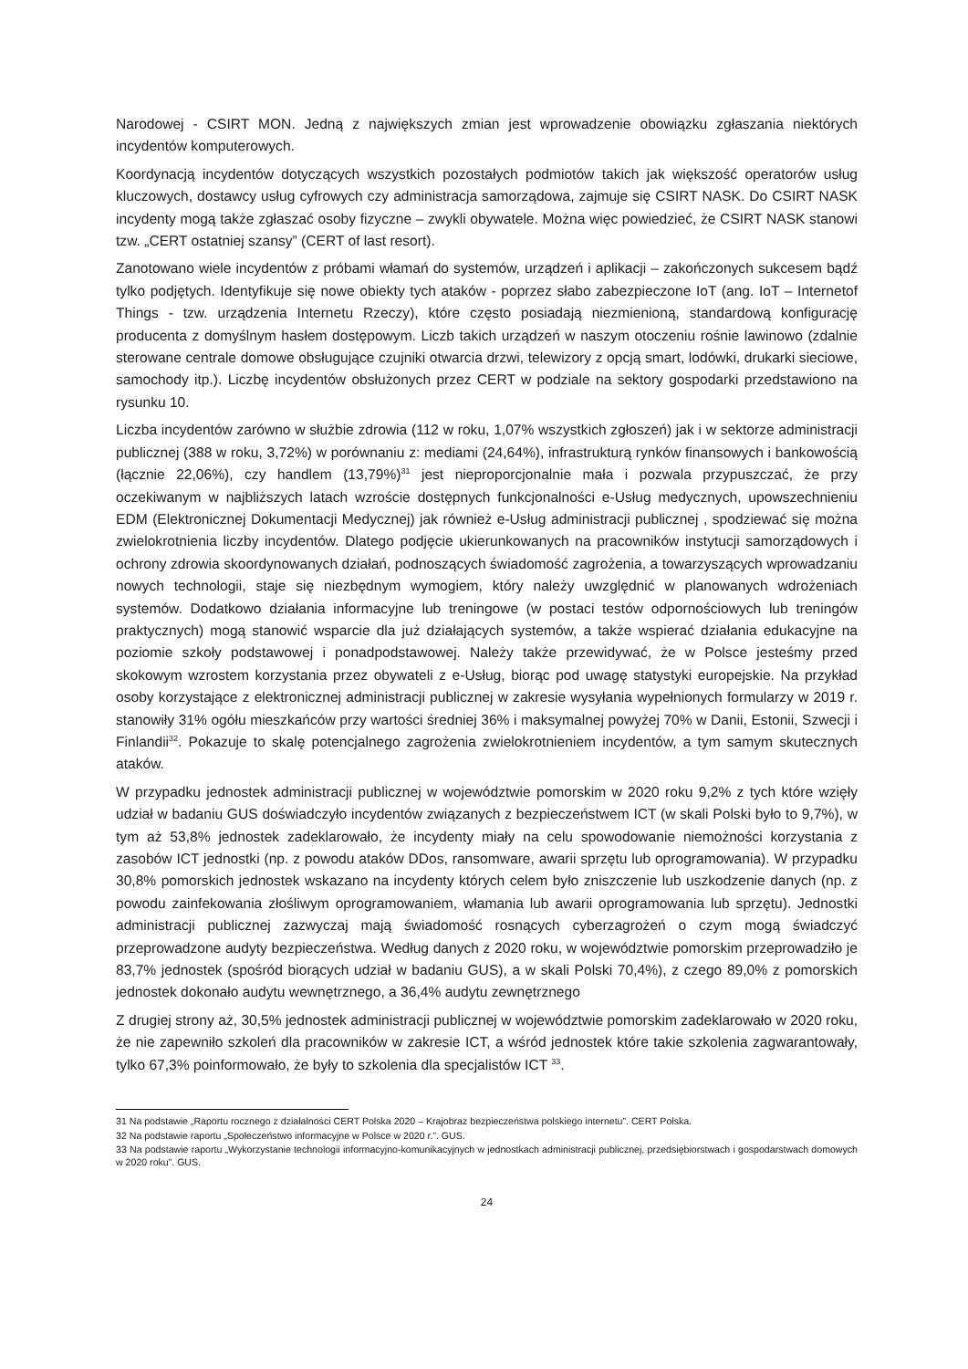Narodowej - CSIRT MON. Jedną z największych zmian jest wprowadzenie obowiązku zgłaszania niektórych incydentów komputerowych.
Koordynacją incydentów dotyczących wszystkich pozostałych podmiotów takich jak większość operatorów usług kluczowych, dostawcy usług cyfrowych czy administracja samorządowa, zajmuje się CSIRT NASK. Do CSIRT NASK incydenty mogą także zgłaszać osoby fizyczne – zwykli obywatele. Można więc powiedzieć, że CSIRT NASK stanowi tzw. „CERT ostatniej szansy” (CERT of last resort).
Zanotowano wiele incydentów z próbami włamań do systemów, urządzeń i aplikacji – zakończonych sukcesem bądź tylko podjętych. Identyfikuje się nowe obiekty tych ataków - poprzez słabo zabezpieczone IoT (ang. IoT – Internetof Things - tzw. urządzenia Internetu Rzeczy), które często posiadają niezmienioną, standardową konfigurację producenta z domyślnym hasłem dostępowym. Liczb takich urządzeń w naszym otoczeniu rośnie lawinowo (zdalnie sterowane centrale domowe obsługujące czujniki otwarcia drzwi, telewizory z opcją smart, lodówki, drukarki sieciowe, samochody itp.). Liczbę incydentów obsłużonych przez CERT w podziale na sektory gospodarki przedstawiono na rysunku 10.
Liczba incydentów zarówno w służbie zdrowia (112 w roku, 1,07% wszystkich zgłoszeń) jak i w sektorze administracji publicznej (388 w roku, 3,72%) w porównaniu z: mediami (24,64%), infrastrukturą rynków finansowych i bankowością (łącznie 22,06%), czy handlem (13,79%)<sup>31</sup> jest nieproporcjonalnie mała i pozwala przypuszczać, że przy oczekiwanym w najbliższych latach wzroście dostępnych funkcjonalności e-Usług medycznych, upowszechnieniu EDM (Elektronicznej Dokumentacji Medycznej) jak również e-Usług administracji publicznej , spodziewać się można zwielokrotnienia liczby incydentów. Dlatego podjęcie ukierunkowanych na pracowników instytucji samorządowych i ochrony zdrowia skoordynowanych działań, podnoszących świadomość zagrożenia, a towarzyszących wprowadzaniu nowych technologii, staje się niezbędnym wymogiem, który należy uwzględnić w planowanych wdrożeniach systemów. Dodatkowo działania informacyjne lub treningowe (w postaci testów odpornościowych lub treningów praktycznych) mogą stanowić wsparcie dla już działających systemów, a także wspierać działania edukacyjne na poziomie szkoły podstawowej i ponadpodstawowej. Należy także przewidywać, że w Polsce jesteśmy przed skokowym wzrostem korzystania przez obywateli z e-Usług, biorąc pod uwagę statystyki europejskie. Na przykład osoby korzystające z elektronicznej administracji publicznej w zakresie wysyłania wypełnionych formularzy w 2019 r. stanowiły 31% ogółu mieszkańców przy wartości średniej 36% i maksymalnej powyżej 70% w Danii, Estonii, Szwecji i Finlandii<sup>32</sup>. Pokazuje to skalę potencjalnego zagrożenia zwielokrotnieniem incydentów, a tym samym skutecznych ataków.
W przypadku jednostek administracji publicznej w województwie pomorskim w 2020 roku 9,2% z tych które wzięły udział w badaniu GUS doświadczyło incydentów związanych z bezpieczeństwem ICT (w skali Polski było to 9,7%), w tym aż 53,8% jednostek zadeklarowało, że incydenty miały na celu spowodowanie niemożności korzystania z zasobów ICT jednostki (np. z powodu ataków DDos, ransomware, awarii sprzętu lub oprogramowania). W przypadku 30,8% pomorskich jednostek wskazano na incydenty których celem było zniszczenie lub uszkodzenie danych (np. z powodu zainfekowania złośliwym oprogramowaniem, włamania lub awarii oprogramowania lub sprzętu). Jednostki administracji publicznej zazwyczaj mają świadomość rosnących cyberzagrożeń o czym mogą świadczyć przeprowadzone audyty bezpieczeństwa. Według danych z 2020 roku, w województwie pomorskim przeprowadziło je 83,7% jednostek (spośród biorących udział w badaniu GUS), a w skali Polski 70,4%), z czego 89,0% z pomorskich jednostek dokonało audytu wewnętrznego, a 36,4% audytu zewnętrznego
Z drugiej strony aż, 30,5% jednostek administracji publicznej w województwie pomorskim zadeklarowało w 2020 roku, że nie zapewniło szkoleń dla pracowników w zakresie ICT, a wśród jednostek które takie szkolenia zagwarantowały, tylko 67,3% poinformowało, że były to szkolenia dla specjalistów ICT <sup>33</sup>.
31 Na podstawie „Raportu rocznego z działalności CERT Polska 2020 – Krajobraz bezpieczeństwa polskiego internetu”. CERT Polska.
32 Na podstawie raportu „Społeczeństwo informacyjne w Polsce w 2020 r.”. GUS.
33 Na podstawie raportu „Wykorzystanie technologii informacyjno-komunikacyjnych w jednostkach administracji publicznej, przedsiębiorstwach i gospodarstwach domowych w 2020 roku”. GUS.
24